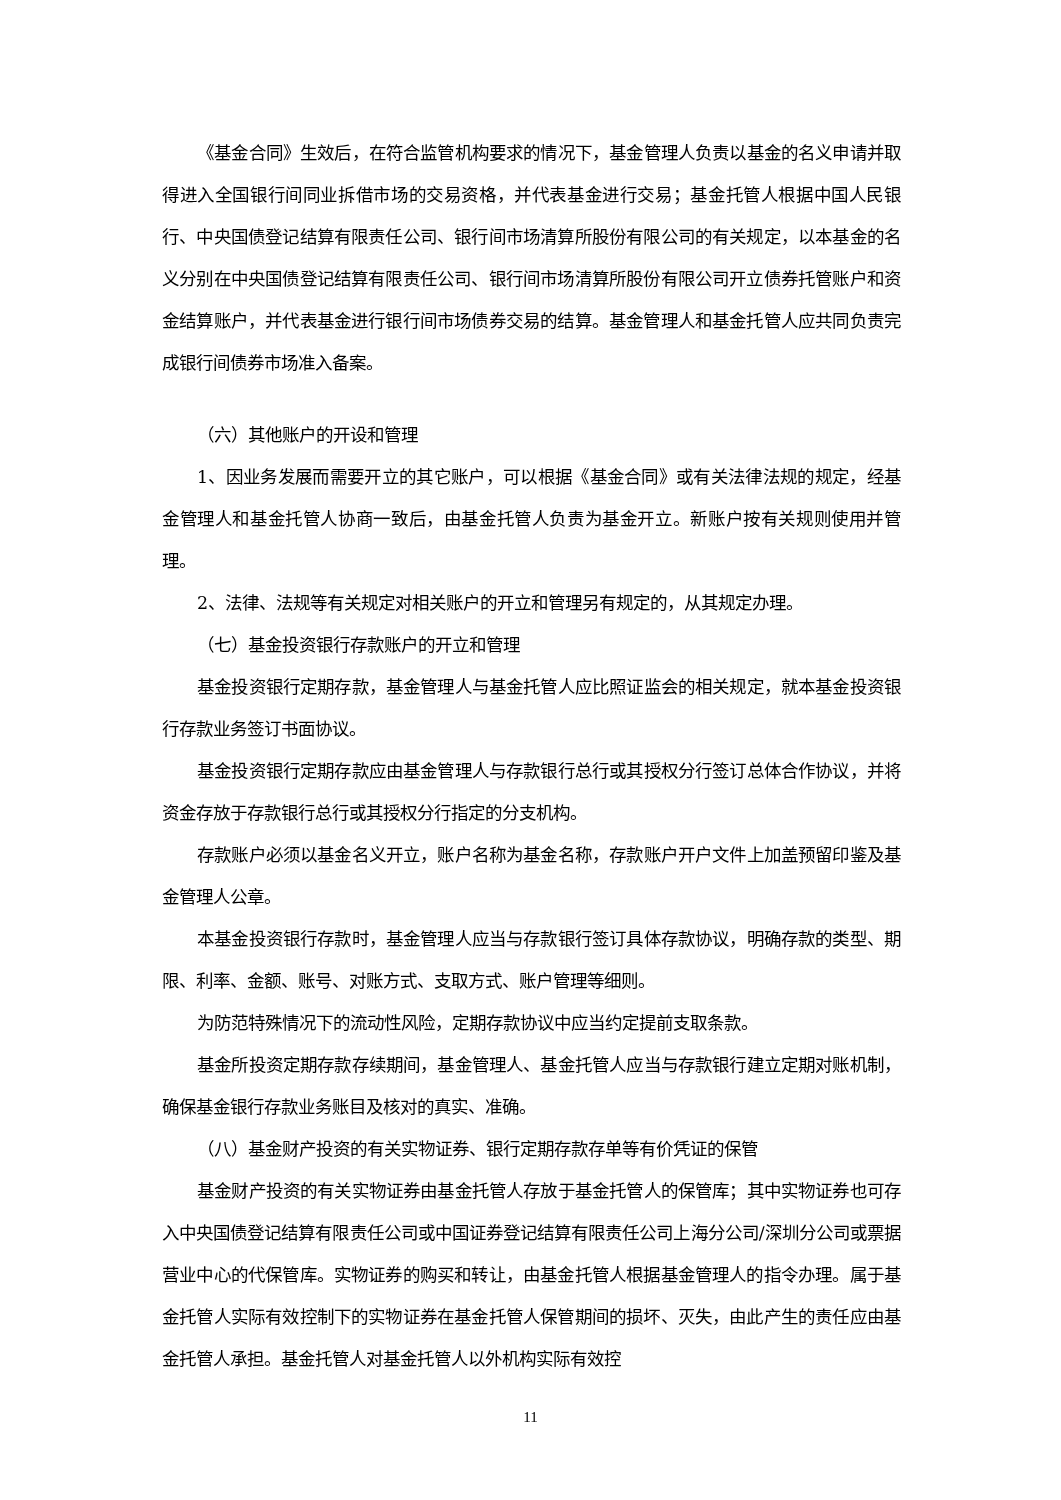《基金合同》生效后，在符合监管机构要求的情况下，基金管理人负责以基金的名义申请并取得进入全国银行间同业拆借市场的交易资格，并代表基金进行交易；基金托管人根据中国人民银行、中央国债登记结算有限责任公司、银行间市场清算所股份有限公司的有关规定，以本基金的名义分别在中央国债登记结算有限责任公司、银行间市场清算所股份有限公司开立债券托管账户和资金结算账户，并代表基金进行银行间市场债券交易的结算。基金管理人和基金托管人应共同负责完成银行间债券市场准入备案。
（六）其他账户的开设和管理
1、因业务发展而需要开立的其它账户，可以根据《基金合同》或有关法律法规的规定，经基金管理人和基金托管人协商一致后，由基金托管人负责为基金开立。新账户按有关规则使用并管理。
2、法律、法规等有关规定对相关账户的开立和管理另有规定的，从其规定办理。
（七）基金投资银行存款账户的开立和管理
基金投资银行定期存款，基金管理人与基金托管人应比照证监会的相关规定，就本基金投资银行存款业务签订书面协议。
基金投资银行定期存款应由基金管理人与存款银行总行或其授权分行签订总体合作协议，并将资金存放于存款银行总行或其授权分行指定的分支机构。
存款账户必须以基金名义开立，账户名称为基金名称，存款账户开户文件上加盖预留印鉴及基金管理人公章。
本基金投资银行存款时，基金管理人应当与存款银行签订具体存款协议，明确存款的类型、期限、利率、金额、账号、对账方式、支取方式、账户管理等细则。
为防范特殊情况下的流动性风险，定期存款协议中应当约定提前支取条款。
基金所投资定期存款存续期间，基金管理人、基金托管人应当与存款银行建立定期对账机制，确保基金银行存款业务账目及核对的真实、准确。
（八）基金财产投资的有关实物证券、银行定期存款存单等有价凭证的保管
基金财产投资的有关实物证券由基金托管人存放于基金托管人的保管库；其中实物证券也可存入中央国债登记结算有限责任公司或中国证券登记结算有限责任公司上海分公司/深圳分公司或票据营业中心的代保管库。实物证券的购买和转让，由基金托管人根据基金管理人的指令办理。属于基金托管人实际有效控制下的实物证券在基金托管人保管期间的损坏、灭失，由此产生的责任应由基金托管人承担。基金托管人对基金托管人以外机构实际有效控
11